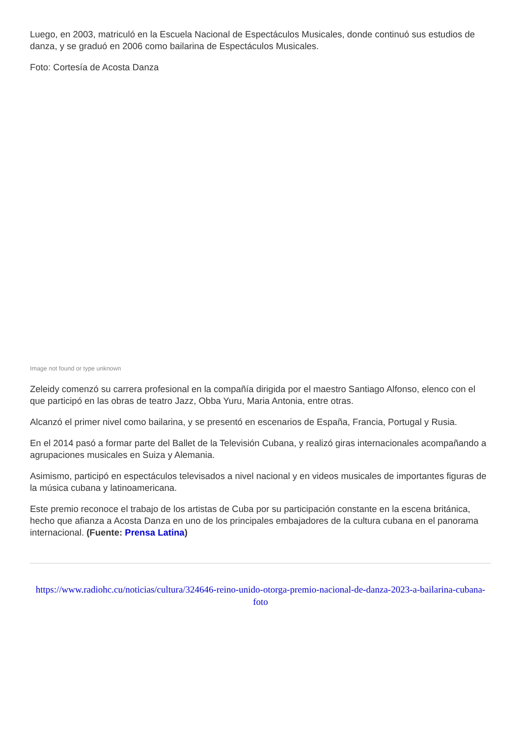Luego, en 2003, matriculó en la Escuela Nacional de Espectáculos Musicales, donde continuó sus estudios de danza, y se graduó en 2006 como bailarina de Espectáculos Musicales.
Foto: Cortesía de Acosta Danza
Image not found or type unknown
Zeleidy comenzó su carrera profesional en la compañía dirigida por el maestro Santiago Alfonso, elenco con el que participó en las obras de teatro Jazz, Obba Yuru, Maria Antonia, entre otras.
Alcanzó el primer nivel como bailarina, y se presentó en escenarios de España, Francia, Portugal y Rusia.
En el 2014 pasó a formar parte del Ballet de la Televisión Cubana, y realizó giras internacionales acompañando a agrupaciones musicales en Suiza y Alemania.
Asimismo, participó en espectáculos televisados a nivel nacional y en videos musicales de importantes figuras de la música cubana y latinoamericana.
Este premio reconoce el trabajo de los artistas de Cuba por su participación constante en la escena británica, hecho que afianza a Acosta Danza en uno de los principales embajadores de la cultura cubana en el panorama internacional. (Fuente: Prensa Latina)
https://www.radiohc.cu/noticias/cultura/324646-reino-unido-otorga-premio-nacional-de-danza-2023-a-bailarina-cubana-foto